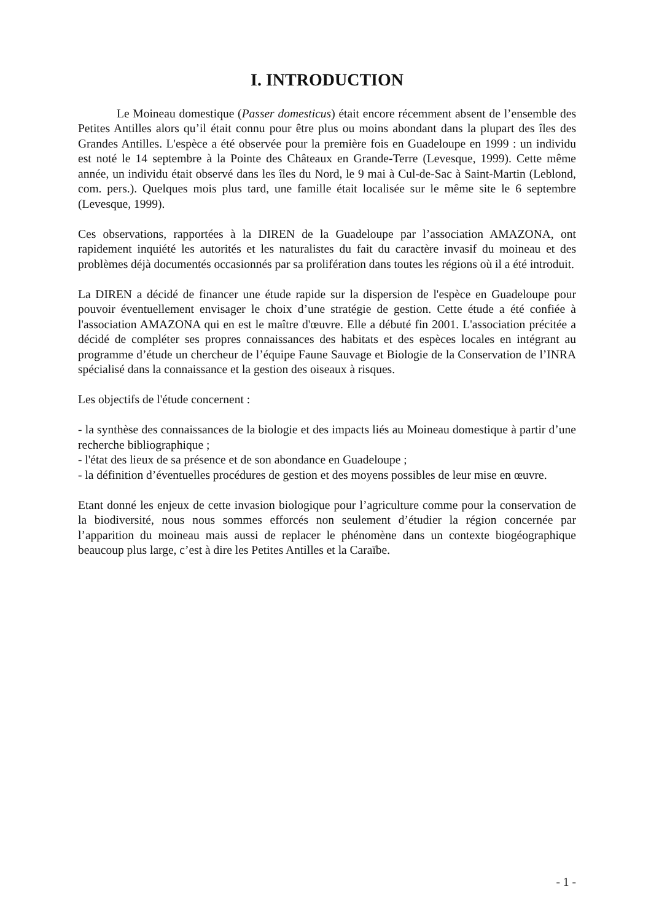I. INTRODUCTION
Le Moineau domestique (Passer domesticus) était encore récemment absent de l’ensemble des Petites Antilles alors qu’il était connu pour être plus ou moins abondant dans la plupart des îles des Grandes Antilles. L'espèce a été observée pour la première fois en Guadeloupe en 1999 : un individu est noté le 14 septembre à la Pointe des Châteaux en Grande-Terre (Levesque, 1999). Cette même année, un individu était observé dans les îles du Nord, le 9 mai à Cul-de-Sac à Saint-Martin (Leblond, com. pers.). Quelques mois plus tard, une famille était localisée sur le même site le 6 septembre (Levesque, 1999).
Ces observations, rapportées à la DIREN de la Guadeloupe par l’association AMAZONA, ont rapidement inquiété les autorités et les naturalistes du fait du caractère invasif du moineau et des problèmes déjà documentés occasionnés par sa prolifération dans toutes les régions où il a été introduit.
La DIREN a décidé de financer une étude rapide sur la dispersion de l'espèce en Guadeloupe pour pouvoir éventuellement envisager le choix d’une stratégie de gestion. Cette étude a été confiée à l'association AMAZONA qui en est le maître d'œuvre. Elle a débuté fin 2001. L'association précitée a décidé de compléter ses propres connaissances des habitats et des espèces locales en intégrant au programme d’étude un chercheur de l’équipe Faune Sauvage et Biologie de la Conservation de l’INRA spécialisé dans la connaissance et la gestion des oiseaux à risques.
Les objectifs de l'étude concernent :
- la synthèse des connaissances de la biologie et des impacts liés au Moineau domestique à partir d’une recherche bibliographique ;
- l'état des lieux de sa présence et de son abondance en Guadeloupe ;
- la définition d’éventuelles procédures de gestion et des moyens possibles de leur mise en œuvre.
Etant donné les enjeux de cette invasion biologique pour l’agriculture comme pour la conservation de la biodiversité, nous nous sommes efforcés non seulement d’étudier la région concernée par l’apparition du moineau mais aussi de replacer le phénomène dans un contexte biogéographique beaucoup plus large, c’est à dire les Petites Antilles et la Caraïbe.
- 1 -